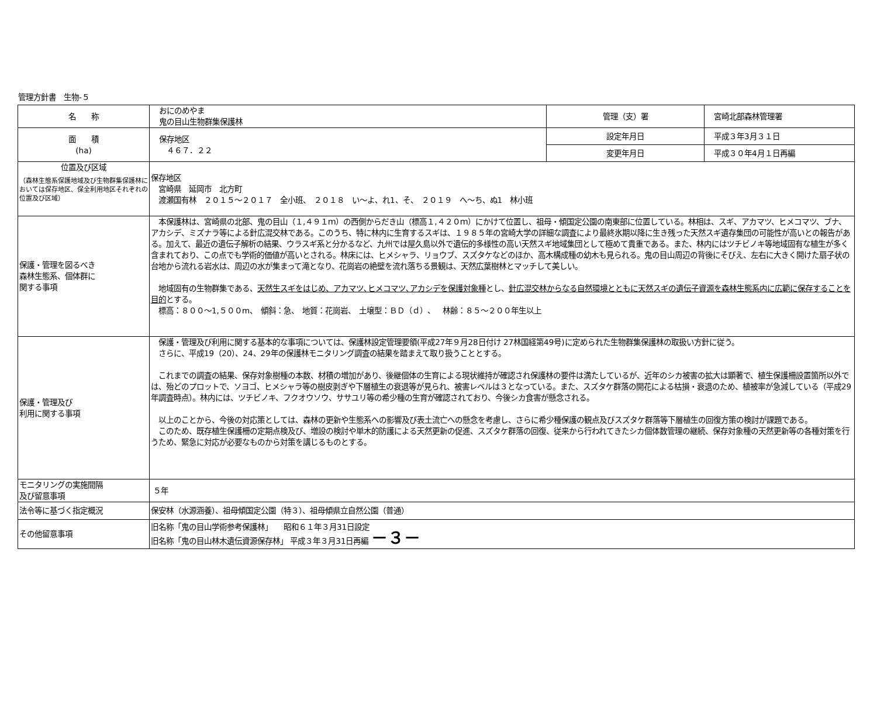管理方針書　生物-５
| 名 称 | おにのめやま 鬼の目山生物群集保護林 | 管理（支）署 | 宮崎北部森林管理署 |
| 面 積 (ha) | 保存地区 ４６７．２２ | 設定年月日 | 平成３年3月３１日 |
| | | 変更年月日 | 平成３０年4月１日再編 |
| 位置及び区域 （森林生態系保護地域及び生物群集保護林においては保存地区、保全利用地区それぞれの位置及び区域） | 保存地区 宮崎県 延岡市 北方町 渡瀬国有林 ２０１５～２０１７ 全小班、 ２０１８ い～よ、れ1、そ、 ２０１９ へ～ち、ぬ1 林小班 | | |
| 保護・管理を図るべき 森林生態系、個体群に 関する事項 | 本保護林は、宮崎県の北部、鬼の目山（１,４９１ｍ）の西側からだき山（標高１,４２０ｍ）にかけて位置し、祖母・傾国定公園の南東部に位置している。林相は、スギ、アカマツ、ヒメコマツ、ブナ、アカシデ、ミズナラ等による針広混交林である。このうち、特に林内に生育するスギは、１９８５年の宮崎大学の詳細な調査により最終氷期以降に生き残った天然スギ遺存集団の可能性が高いとの報告がある。加えて、最近の遺伝子解析の結果、ウラスギ系と分かるなど、九州では屋久島以外で遺伝的多様性の高い天然スギ地域集団として極めて貴重である。また、林内にはツチビノキ等地域固有な植生が多く含まれており、この点でも学術的価値が高いとされる。林床には、ヒメシャラ、リョウブ、スズタケなどのほか、高木構成種の幼木も見られる。鬼の目山周辺の背後にそびえ、左右に大きく開けた扇子状の台地から流れる岩水は、周辺の水が集まって滝となり、花崗岩の絶壁を流れ落ちる景観は、天然広葉樹林とマッチして美しい。 地域固有の生物群集である、 天然生スギをはじめ、アカマツ､ヒメコマツ､アカシデを保護対象種 とし、 針広混交林からなる自然環境とともに天然スギの遺伝子資源を森林生態系内に広範に保存することを目的 とする。 標高：８００～1,５００m、 傾斜：急、 地質：花崗岩、 土壌型：ＢＤ（ｄ）、 林齢：８５～２００年生以上 | | |
| 保護・管理及び 利用に関する事項 | 保護・管理及び利用に関する基本的な事項については、保護林設定管理要領(平成27年９月28日付け 27林国経第49号)に定められた生物群集保護林の取扱い方針に従う。 さらに、平成19（20）、24、29年の保護林モニタリング調査の結果を踏まえて取り扱うこととする。 これまでの調査の結果、保存対象樹種の本数、材積の増加があり、後継個体の生育による現状維持が確認され保護林の要件は満たしているが、近年のシカ被害の拡大は顕著で、植生保護柵設置箇所以外では、殆どのプロットで、ソヨゴ、ヒメシャラ等の樹皮剥ぎや下層植生の衰退等が見られ、被害レベルは３となっている。また、スズタケ群落の開花による枯損・衰退のため、植被率が急減している（平成29年調査時点）。林内には、ツチビノキ、フクオウソウ、ササユリ等の希少種の生育が確認されており、今後シカ食害が懸念される。 以上のことから、今後の対応策としては、森林の更新や生態系への影響及び表土流亡への懸念を考慮し、さらに希少種保護の観点及びスズタケ群落等下層植生の回復方策の検討が課題である。 このため、既存植生保護柵の定期点検及び、増設の検討や単木的防護による天然更新の促進、スズタケ群落の回復、従来から行われてきたシカ個体数管理の継続、保存対象種の天然更新等の各種対策を行うため、緊急に対応が必要なものから対策を講じるものとする。 | | |
| モニタリングの実施間隔 及び留意事項 | ５年 | | |
| 法令等に基づく指定概況 | 保安林（水源涵養）、祖母傾国定公園（特３）、祖母傾県立自然公園（普通） | | |
| その他留意事項 | 旧名称「鬼の目山学術参考保護林」 昭和６１年３月31日設定 旧名称「鬼の目山林木遺伝資源保存林」 平成３年３月31日再編 －３－ | | |